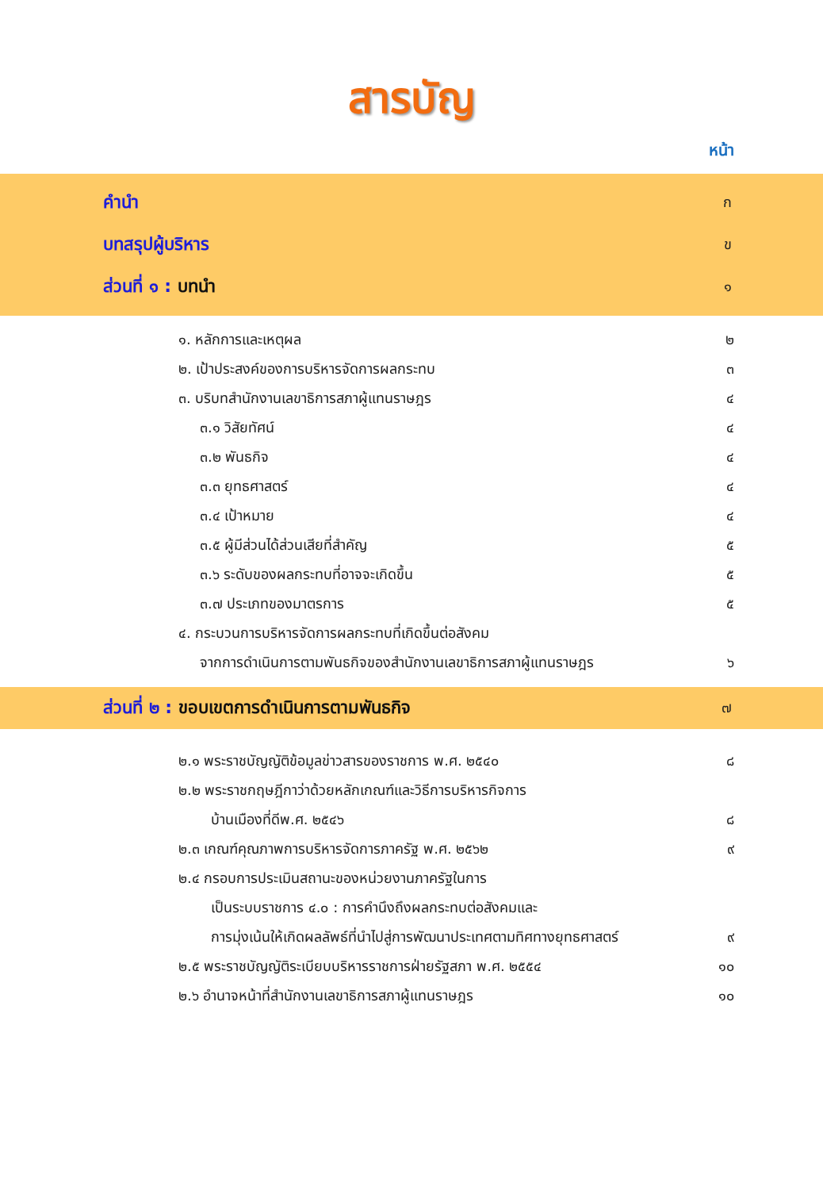สารบัญ
หน้า
คำนำ ก
บทสรุปผู้บริหาร ข
ส่วนที่ ๑ : บทนำ ๑
๑. หลักการและเหตุผล ๒
๒. เป้าประสงค์ของการบริหารจัดการผลกระทบ ๓
๓. บริบทสำนักงานเลขาธิการสภาผู้แทนราษฎร ๔
๓.๑ วิสัยทัศน์ ๔
๓.๒ พันธกิจ ๔
๓.๓ ยุทธศาสตร์ ๔
๓.๔ เป้าหมาย ๔
๓.๕ ผู้มีส่วนได้ส่วนเสียที่สำคัญ ๕
๓.๖ ระดับของผลกระทบที่อาจจะเกิดขึ้น ๕
๓.๗ ประเภทของมาตรการ ๕
๔. กระบวนการบริหารจัดการผลกระทบที่เกิดขึ้นต่อสังคม
จากการดำเนินการตามพันธกิจของสำนักงานเลขาธิการสภาผู้แทนราษฎร ๖
ส่วนที่ ๒ : ขอบเขตการดำเนินการตามพันธกิจ ๗
๒.๑ พระราชบัญญัติข้อมูลข่าวสารของราชการ พ.ศ. ๒๕๔๐ ๘
๒.๒ พระราชกฤษฎีกาว่าด้วยหลักเกณฑ์และวิธีการบริหารกิจการ
บ้านเมืองที่ดีพ.ศ. ๒๕๔๖ ๘
๒.๓ เกณฑ์คุณภาพการบริหารจัดการภาครัฐ พ.ศ. ๒๕๖๒ ๙
๒.๔ กรอบการประเมินสถานะของหน่วยงานภาครัฐในการ
เป็นระบบราชการ ๔.๐ : การคำนึงถึงผลกระทบต่อสังคมและ
การมุ่งเน้นให้เกิดผลลัพธ์ที่นำไปสู่การพัฒนาประเทศตามทิศทางยุทธศาสตร์ ๙
๒.๕ พระราชบัญญัติระเบียบบริหารราชการฝ่ายรัฐสภา พ.ศ. ๒๕๕๔ ๑๐
๒.๖ อำนาจหน้าที่สำนักงานเลขาธิการสภาผู้แทนราษฎร ๑๐